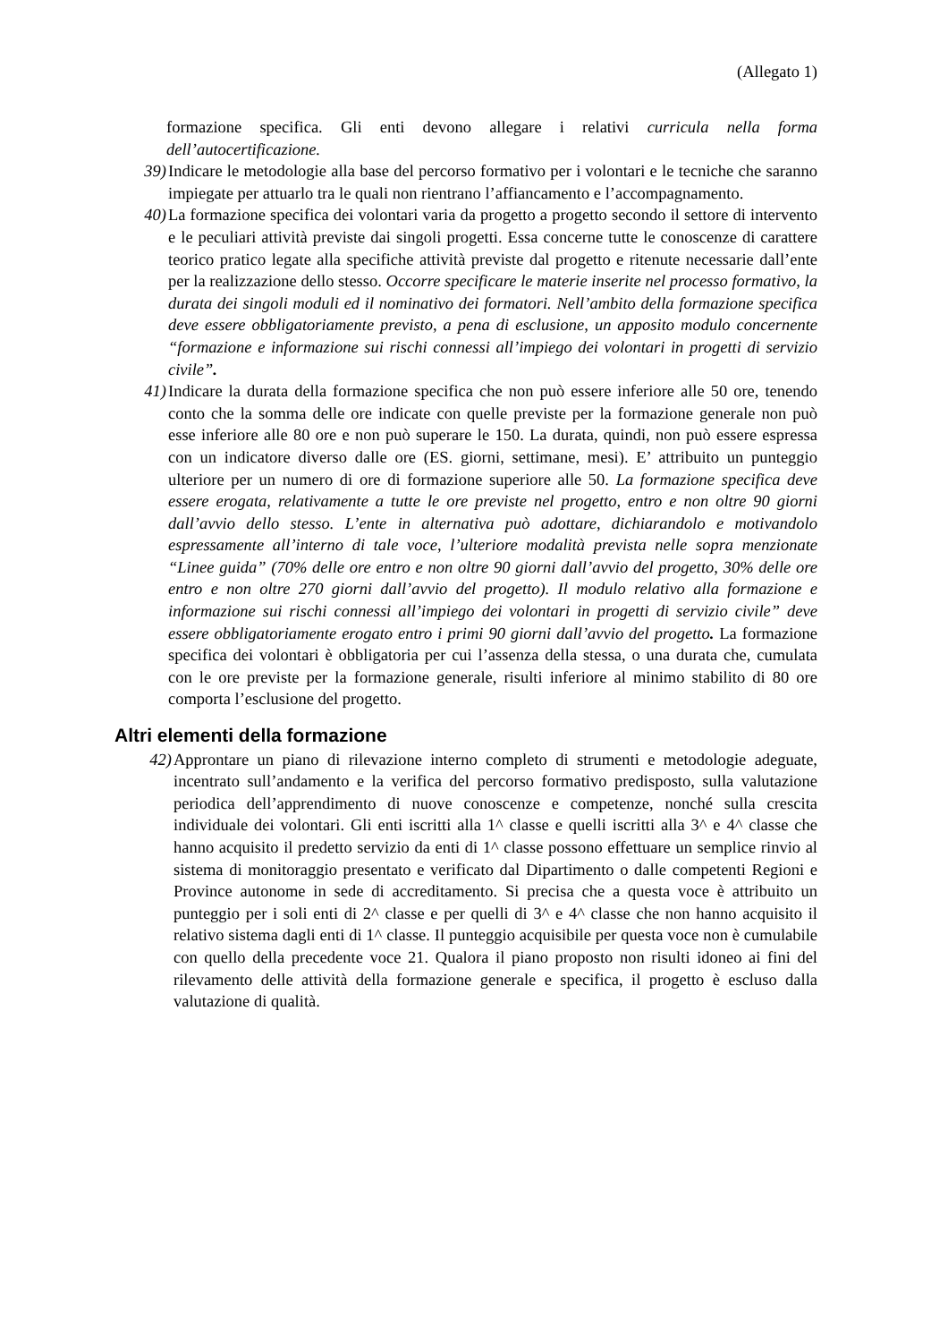(Allegato 1)
formazione specifica. Gli enti devono allegare i relativi curricula nella forma dell’autocertificazione.
39) Indicare le metodologie alla base del percorso formativo per i volontari e le tecniche che saranno impiegate per attuarlo tra le quali non rientrano l’affiancamento e l’accompagnamento.
40) La formazione specifica dei volontari varia da progetto a progetto secondo il settore di intervento e le peculiari attività previste dai singoli progetti. Essa concerne tutte le conoscenze di carattere teorico pratico legate alla specifiche attività previste dal progetto e ritenute necessarie dall’ente per la realizzazione dello stesso. Occorre specificare le materie inserite nel processo formativo, la durata dei singoli moduli ed il nominativo dei formatori. Nell’ambito della formazione specifica deve essere obbligatoriamente previsto, a pena di esclusione, un apposito modulo concernente “formazione e informazione sui rischi connessi all’impiego dei volontari in progetti di servizio civile”.
41) Indicare la durata della formazione specifica che non può essere inferiore alle 50 ore, tenendo conto che la somma delle ore indicate con quelle previste per la formazione generale non può esse inferiore alle 80 ore e non può superare le 150. La durata, quindi, non può essere espressa con un indicatore diverso dalle ore (ES. giorni, settimane, mesi). E’ attribuito un punteggio ulteriore per un numero di ore di formazione superiore alle 50. La formazione specifica deve essere erogata, relativamente a tutte le ore previste nel progetto, entro e non oltre 90 giorni dall’avvio dello stesso. L’ente in alternativa può adottare, dichiarandolo e motivandolo espressamente all’interno di tale voce, l’ulteriore modalità prevista nelle sopra menzionate “Linee guida” (70% delle ore entro e non oltre 90 giorni dall’avvio del progetto, 30% delle ore entro e non oltre 270 giorni dall’avvio del progetto). Il modulo relativo alla formazione e informazione sui rischi connessi all’impiego dei volontari in progetti di servizio civile” deve essere obbligatoriamente erogato entro i primi 90 giorni dall’avvio del progetto. La formazione specifica dei volontari è obbligatoria per cui l’assenza della stessa, o una durata che, cumulata con le ore previste per la formazione generale, risulti inferiore al minimo stabilito di 80 ore comporta l’esclusione del progetto.
Altri elementi della formazione
42) Approntare un piano di rilevazione interno completo di strumenti e metodologie adeguate, incentrato sull’andamento e la verifica del percorso formativo predisposto, sulla valutazione periodica dell’apprendimento di nuove conoscenze e competenze, nonché sulla crescita individuale dei volontari. Gli enti iscritti alla 1^ classe e quelli iscritti alla 3^ e 4^ classe che hanno acquisito il predetto servizio da enti di 1^ classe possono effettuare un semplice rinvio al sistema di monitoraggio presentato e verificato dal Dipartimento o dalle competenti Regioni e Province autonome in sede di accreditamento. Si precisa che a questa voce è attribuito un punteggio per i soli enti di 2^ classe e per quelli di 3^ e 4^ classe che non hanno acquisito il relativo sistema dagli enti di 1^ classe. Il punteggio acquisibile per questa voce non è cumulabile con quello della precedente voce 21. Qualora il piano proposto non risulti idoneo ai fini del rilevamento delle attività della formazione generale e specifica, il progetto è escluso dalla valutazione di qualità.